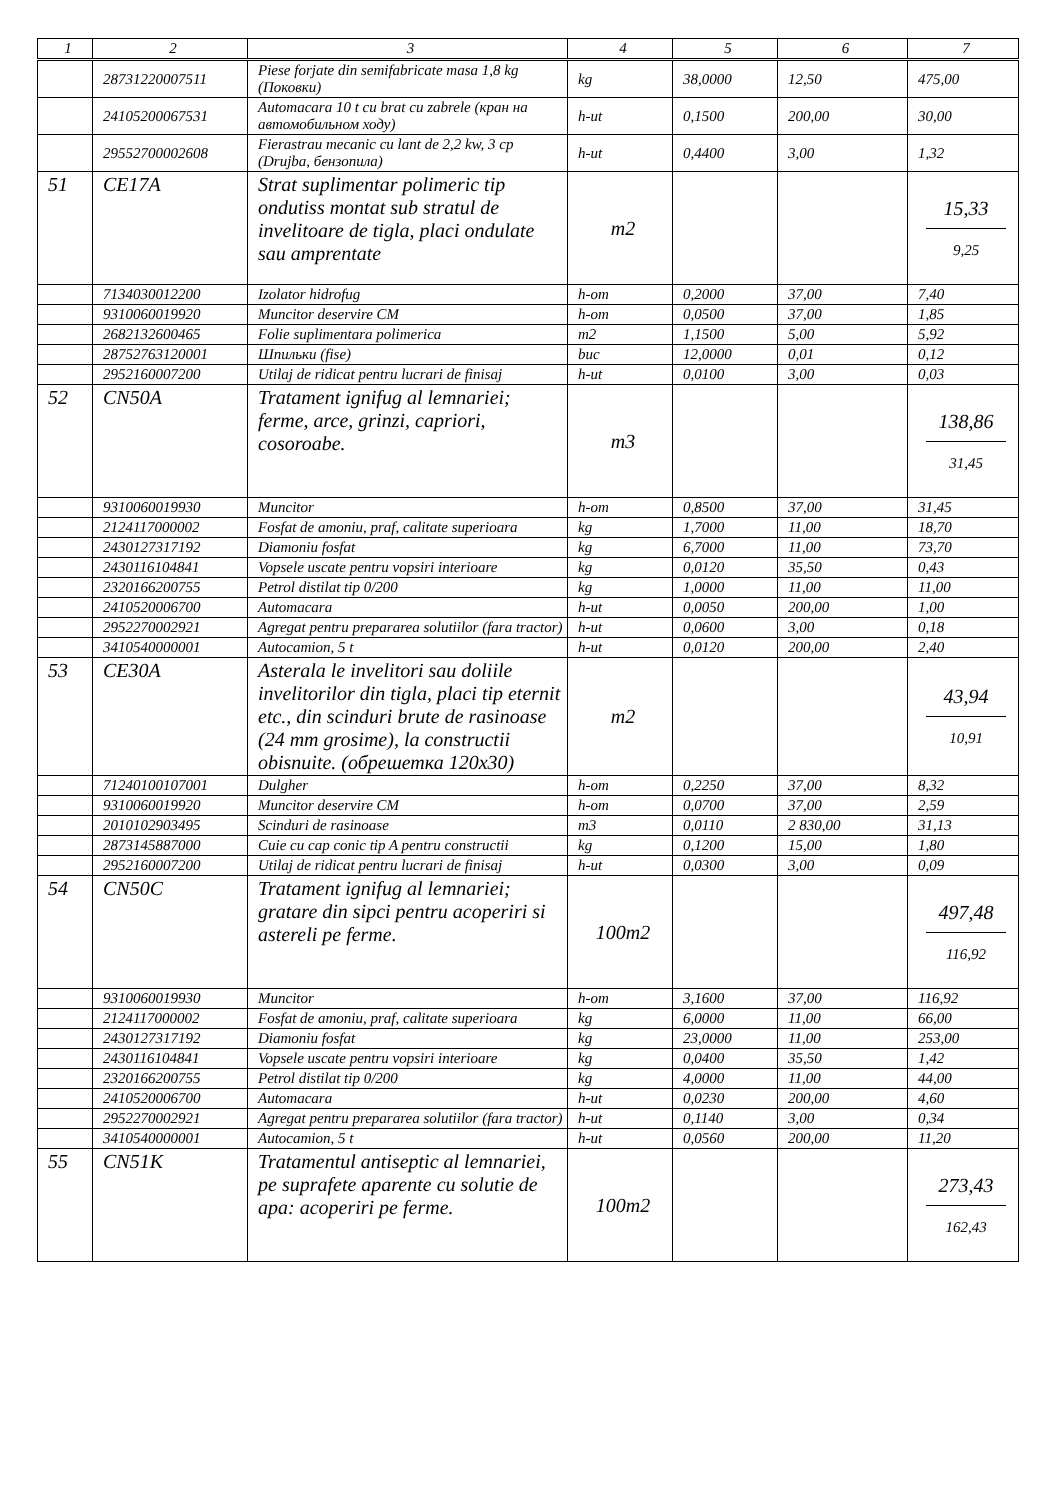| 1 | 2 | 3 | 4 | 5 | 6 | 7 |
| --- | --- | --- | --- | --- | --- | --- |
| | 28731220007511 | Piese forjate din semifabricate masa 1,8 kg (Поковки) | kg | 38,0000 | 12,50 | 475,00 |
| | 24105200067531 | Automacara 10 t cu brat cu zabrele (кран на автомобильном ходу) | h-ut | 0,1500 | 200,00 | 30,00 |
| | 29552700002608 | Fierastrau mecanic cu lant de 2,2 kw, 3 cp (Drujba, бензопила) | h-ut | 0,4400 | 3,00 | 1,32 |
| 51 | CE17A | Strat suplimentar polimeric tip ondutiss montat sub stratul de invelitoare de tigla, placi ondulate sau amprentate | m2 | | | 15,33 9,25 |
| | 7134030012200 | Izolator hidrofug | h-om | 0,2000 | 37,00 | 7,40 |
| | 9310060019920 | Muncitor deservire CM | h-om | 0,0500 | 37,00 | 1,85 |
| | 2682132600465 | Folie suplimentara polimerica | m2 | 1,1500 | 5,00 | 5,92 |
| | 28752763120001 | Шпильки (fise) | buc | 12,0000 | 0,01 | 0,12 |
| | 2952160007200 | Utilaj de ridicat pentru lucrari de finisaj | h-ut | 0,0100 | 3,00 | 0,03 |
| 52 | CN50A | Tratament ignifug al lemnariei; ferme, arce, grinzi, capriori, cosoroabe. | m3 | | | 138,86 31,45 |
| | 9310060019930 | Muncitor | h-om | 0,8500 | 37,00 | 31,45 |
| | 2124117000002 | Fosfat de amoniu, praf, calitate superioara | kg | 1,7000 | 11,00 | 18,70 |
| | 2430127317192 | Diamoniu fosfat | kg | 6,7000 | 11,00 | 73,70 |
| | 2430116104841 | Vopsele uscate pentru vopsiri interioare | kg | 0,0120 | 35,50 | 0,43 |
| | 2320166200755 | Petrol distilat tip 0/200 | kg | 1,0000 | 11,00 | 11,00 |
| | 2410520006700 | Automacara | h-ut | 0,0050 | 200,00 | 1,00 |
| | 2952270002921 | Agregat pentru prepararea solutiilor (fara tractor) | h-ut | 0,0600 | 3,00 | 0,18 |
| | 3410540000001 | Autocamion, 5 t | h-ut | 0,0120 | 200,00 | 2,40 |
| 53 | CE30A | Asterala le invelitori sau doliile invelitorilor din tigla, placi tip eternit etc., din scinduri brute de rasinoase (24 mm grosime), la constructii obisnuite. (обрешетка 120x30) | m2 | | | 43,94 10,91 |
| | 71240100107001 | Dulgher | h-om | 0,2250 | 37,00 | 8,32 |
| | 9310060019920 | Muncitor deservire CM | h-om | 0,0700 | 37,00 | 2,59 |
| | 2010102903495 | Scinduri de rasinoase | m3 | 0,0110 | 2 830,00 | 31,13 |
| | 2873145887000 | Cuie cu cap conic tip A pentru constructii | kg | 0,1200 | 15,00 | 1,80 |
| | 2952160007200 | Utilaj de ridicat pentru lucrari de finisaj | h-ut | 0,0300 | 3,00 | 0,09 |
| 54 | CN50C | Tratament ignifug al lemnariei; gratare din sipci pentru acoperiri si astereli pe ferme. | 100m2 | | | 497,48 116,92 |
| | 9310060019930 | Muncitor | h-om | 3,1600 | 37,00 | 116,92 |
| | 2124117000002 | Fosfat de amoniu, praf, calitate superioara | kg | 6,0000 | 11,00 | 66,00 |
| | 2430127317192 | Diamoniu fosfat | kg | 23,0000 | 11,00 | 253,00 |
| | 2430116104841 | Vopsele uscate pentru vopsiri interioare | kg | 0,0400 | 35,50 | 1,42 |
| | 2320166200755 | Petrol distilat tip 0/200 | kg | 4,0000 | 11,00 | 44,00 |
| | 2410520006700 | Automacara | h-ut | 0,0230 | 200,00 | 4,60 |
| | 2952270002921 | Agregat pentru prepararea solutiilor (fara tractor) | h-ut | 0,1140 | 3,00 | 0,34 |
| | 3410540000001 | Autocamion, 5 t | h-ut | 0,0560 | 200,00 | 11,20 |
| 55 | CN51K | Tratamentul antiseptic al lemnariei, pe suprafete aparente cu solutie de apa: acoperiri pe ferme. | 100m2 | | | 273,43 162,43 |